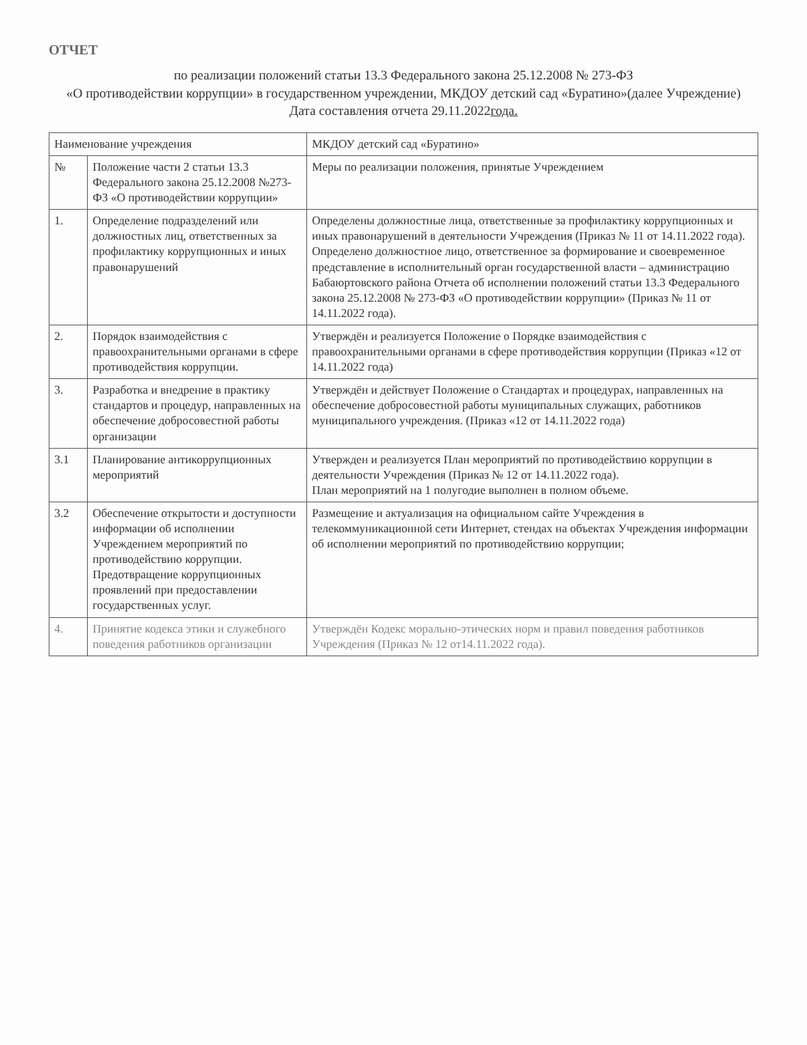ОТЧЕТ
по реализации положений статьи 13.3 Федерального закона 25.12.2008 № 273-ФЗ
«О противодействии коррупции» в государственном учреждении, МКДОУ детский сад «Буратино»(далее Учреждение)
Дата составления отчета 29.11.2022года.
| Наименование учреждения | | МКДОУ детский сад «Буратино» |
| --- | --- | --- |
| № | Положение части 2 статьи 13.3 Федерального закона 25.12.2008 №273-ФЗ «О противодействии коррупции» | Меры по реализации положения, принятые Учреждением |
| 1. | Определение подразделений или должностных лиц, ответственных за профилактику коррупционных и иных правонарушений | Определены должностные лица, ответственные за профилактику коррупционных и иных правонарушений в деятельности Учреждения (Приказ № 11 от 14.11.2022 года). Определено должностное лицо, ответственное за формирование и своевременное представление в исполнительный орган государственной власти – администрацию Бабаюртовского района Отчета об исполнении положений статьи 13.3 Федерального закона 25.12.2008 № 273-ФЗ «О противодействии коррупции» (Приказ № 11 от 14.11.2022 года). |
| 2. | Порядок взаимодействия с правоохранительными органами в сфере противодействия коррупции. | Утверждён и реализуется Положение о Порядке взаимодействия с правоохранительными органами в сфере противодействия коррупции (Приказ «12 от 14.11.2022 года) |
| 3. | Разработка и внедрение в практику стандартов и процедур, направленных на обеспечение добросовестной работы организации | Утверждён и действует Положение о Стандартах и процедурах, направленных на обеспечение добросовестной работы муниципальных служащих, работников муниципального учреждения. (Приказ «12 от 14.11.2022 года) |
| 3.1 | Планирование антикоррупционных мероприятий | Утвержден и реализуется План мероприятий по противодействию коррупции в деятельности Учреждения (Приказ № 12 от 14.11.2022 года). План мероприятий на 1 полугодие выполнен в полном объеме. |
| 3.2 | Обеспечение открытости и доступности информации об исполнении Учреждением мероприятий по противодействию коррупции. Предотвращение коррупционных проявлений при предоставлении государственных услуг. | Размещение и актуализация на официальном сайте Учреждения в телекоммуникационной сети Интернет, стендах на объектах Учреждения информации об исполнении мероприятий по противодействию коррупции; |
| 4. | Принятие кодекса этики и служебного поведения работников организации | Утверждён Кодекс морально-этических норм и правил поведения работников Учреждения (Приказ № 12 от14.11.2022 года). |